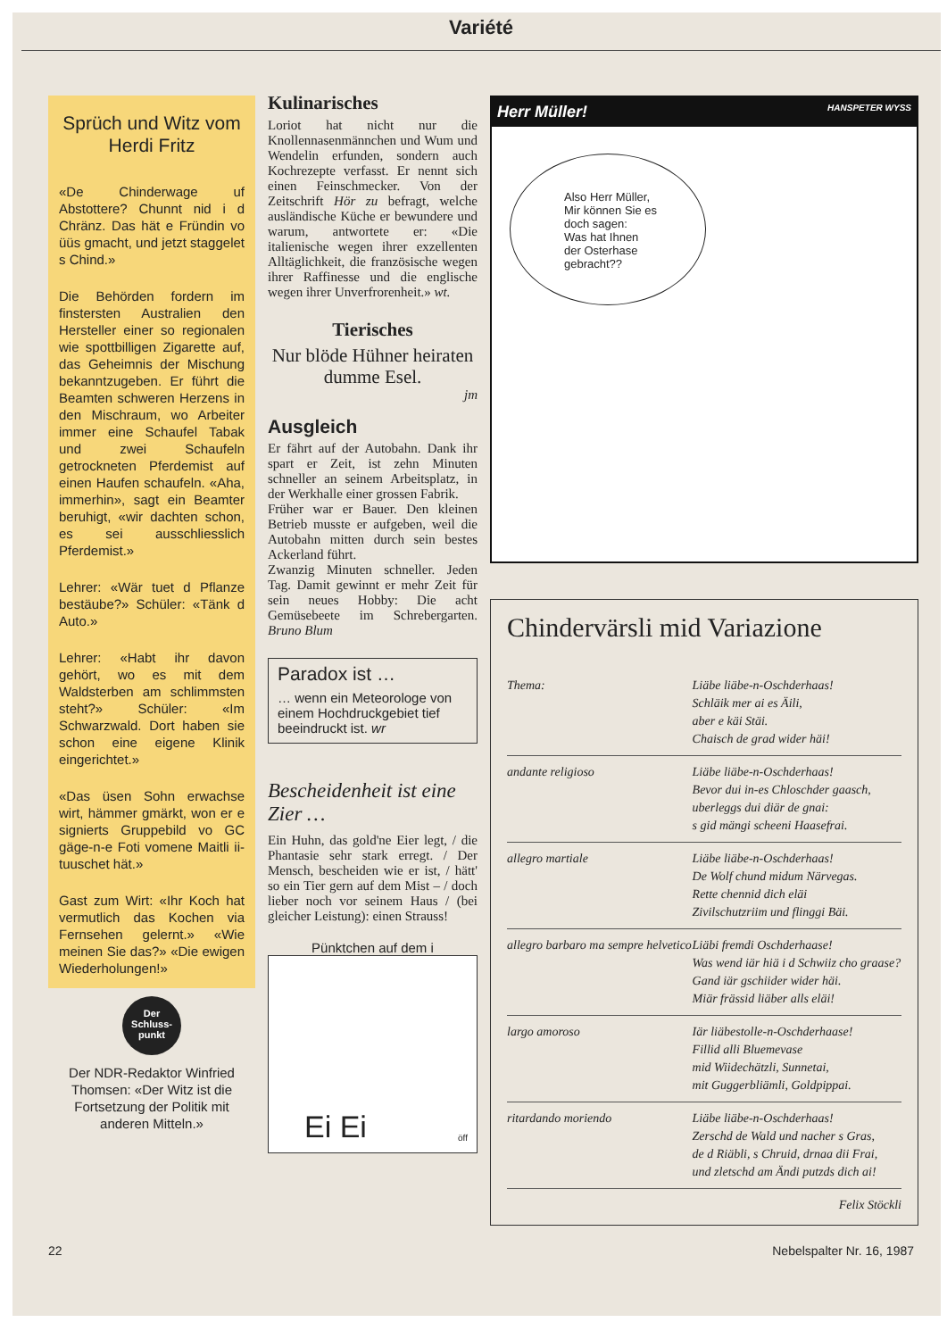Variété
Sprüch und Witz vom Herdi Fritz
«De Chinderwage uf Abstottere? Chunnt nid i d Chränz. Das hät e Fründin vo üüs gmacht, und jetzt staggelet s Chind.»
Die Behörden fordern im finstersten Australien den Hersteller einer so regionalen wie spottbilligen Zigarette auf, das Geheimnis der Mischung bekanntzugeben. Er führt die Beamten schweren Herzens in den Mischraum, wo Arbeiter immer eine Schaufel Tabak und zwei Schaufeln getrockneten Pferdemist auf einen Haufen schaufeln. «Aha, immerhin», sagt ein Beamter beruhigt, «wir dachten schon, es sei ausschliesslich Pferdemist.»
Lehrer: «Wär tuet d Pflanze bestäube?» Schüler: «Tänk d Auto.»
Lehrer: «Habt ihr davon gehört, wo es mit dem Waldsterben am schlimmsten steht?» Schüler: «Im Schwarzwald. Dort haben sie schon eine eigene Klinik eingerichtet.»
«Das üsen Sohn erwachse wirt, hämmer gmärkt, won er e signierts Gruppebild vo GC gäge-n-e Foti vomene Maitli ii-tuuschet hät.»
Gast zum Wirt: «Ihr Koch hat vermutlich das Kochen via Fernsehen gelernt.» «Wie meinen Sie das?» «Die ewigen Wiederholungen!»
Der Schluss-punkt
Der NDR-Redaktor Winfried Thomsen: «Der Witz ist die Fortsetzung der Politik mit anderen Mitteln.»
Kulinarisches
Loriot hat nicht nur die Knollennasenmännchen und Wum und Wendelin erfunden, sondern auch Kochrezepte verfasst. Er nennt sich einen Feinschmecker. Von der Zeitschrift Hör zu befragt, welche ausländische Küche er bewundere und warum, antwortete er: «Die italienische wegen ihrer exzellenten Alltäglichkeit, die französische wegen ihrer Raffinesse und die englische wegen ihrer Unverfrorenheit.» wt.
Tierisches
Nur blöde Hühner heiraten dumme Esel.
jm
Ausgleich
Er fährt auf der Autobahn. Dank ihr spart er Zeit, ist zehn Minuten schneller an seinem Arbeitsplatz, in der Werkhalle einer grossen Fabrik.
Früher war er Bauer. Den kleinen Betrieb musste er aufgeben, weil die Autobahn mitten durch sein bestes Ackerland führt.
Zwanzig Minuten schneller. Jeden Tag. Damit gewinnt er mehr Zeit für sein neues Hobby: Die acht Gemüsebeete im Schrebergarten. Bruno Blum
Paradox ist …
… wenn ein Meteorologe von einem Hochdruckgebiet tief beeindruckt ist. wr
Bescheidenheit ist eine Zier …
Ein Huhn, das gold'ne Eier legt, / die Phantasie sehr stark erregt. / Der Mensch, bescheiden wie er ist, / hätt' so ein Tier gern auf dem Mist – / doch lieber noch vor seinem Haus / (bei gleicher Leistung): einen Strauss!
Pünktchen auf dem i
Ei Ei
öff
Herr Müller! HANSPETER WYSS
Also Herr Müller,
Mir können Sie es
doch sagen:
Was hat Ihnen
der Osterhase
gebracht??
Chindervärsli mid Variazione
| Thema: | Liäbe liäbe-n-Oschderhaas! Schläik mer ai es Äili, aber e käi Stäi. Chaisch de grad wider häi! |
| andante religioso | Liäbe liäbe-n-Oschderhaas! Bevor dui in-es Chloschder gaasch, uberleggs dui diär de gnai: s gid mängi scheeni Haasefrai. |
| allegro martiale | Liäbe liäbe-n-Oschderhaas! De Wolf chund midum Närvegas. Rette chennid dich eläi Zivilschutzriim und flinggi Bäi. |
| allegro barbaro ma sempre helvetico | Liäbi fremdi Oschderhaase! Was wend iär hiä i d Schwiiz cho graase? Gand iär gschiider wider häi. Miär frässid liäber alls eläi! |
| largo amoroso | Iär liäbestolle-n-Oschderhaase! Fillid alli Bluemevase mid Wiidechätzli, Sunnetai, mit Guggerbliämli, Goldpippai. |
| ritardando moriendo | Liäbe liäbe-n-Oschderhaas! Zerschd de Wald und nacher s Gras, de d Riäbli, s Chruid, drnaa dii Frai, und zletschd am Ändi putzds dich ai! |
Felix Stöckli
22 Nebelspalter Nr. 16, 1987